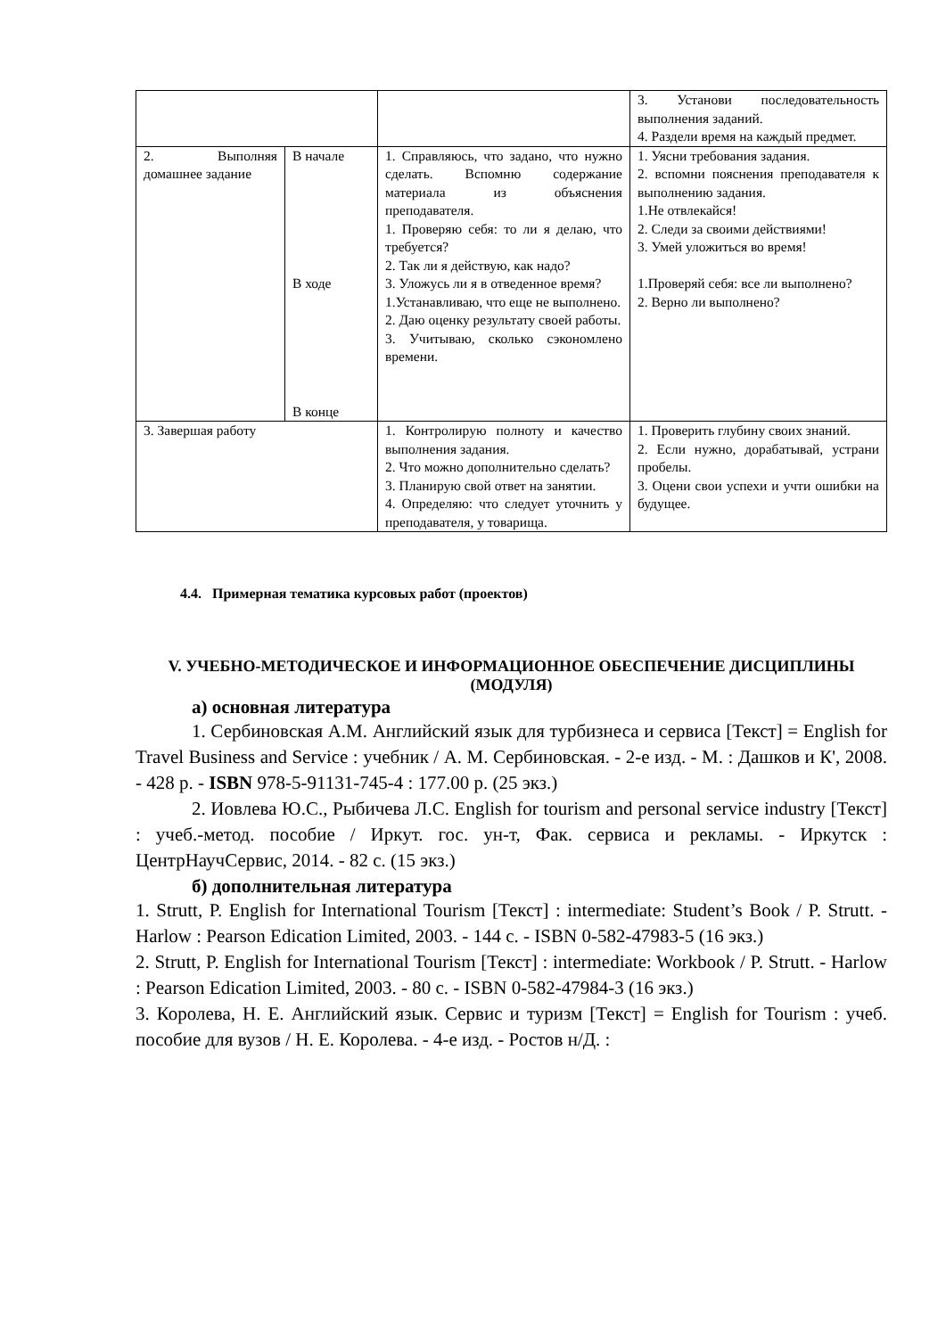| | | | 3. Установи последовательность выполнения заданий. 4. Раздели время на каждый предмет. |
| 2. Выполняя домашнее задание | В начале В ходе В конце | 1. Справляюсь, что задано, что нужно сделать. Вспомню содержание материала из объяснения преподавателя. 1. Проверяю себя: то ли я делаю, что требуется? 2. Так ли я действую, как надо? 3. Уложусь ли я в отведенное время? 1.Устанавливаю, что еще не выполнено. 2. Даю оценку результату своей работы. 3. Учитываю, сколько сэкономлено времени. | 1. Уясни требования задания. 2. вспомни пояснения преподавателя к выполнению задания. 1.Не отвлекайся! 2. Следи за своими действиями! 3. Умей уложиться во время! 1.Проверяй себя: все ли выполнено? 2. Верно ли выполнено? |
| 3. Завершая работу | | 1. Контролирую полноту и качество выполнения задания. 2. Что можно дополнительно сделать? 3. Планирую свой ответ на занятии. 4. Определяю: что следует уточнить у преподавателя, у товарища. | 1. Проверить глубину своих знаний. 2. Если нужно, дорабатывай, устрани пробелы. 3. Оцени свои успехи и учти ошибки на будущее. |
4.4. Примерная тематика курсовых работ (проектов)
V. УЧЕБНО-МЕТОДИЧЕСКОЕ И ИНФОРМАЦИОННОЕ ОБЕСПЕЧЕНИЕ ДИСЦИПЛИНЫ (МОДУЛЯ)
а) основная литература
1. Сербиновская А.М. Английский язык для турбизнеса и сервиса [Текст] = English for Travel Business and Service : учебник / А. М. Сербиновская. - 2-е изд. - М. : Дашков и К', 2008. - 428 р. - ISBN 978-5-91131-745-4 : 177.00 р. (25 экз.)
2. Иовлева Ю.С., Рыбичева Л.С. English for tourism and personal service industry [Текст] : учеб.-метод. пособие / Иркут. гос. ун-т, Фак. сервиса и рекламы. - Иркутск : ЦентрНаучСервис, 2014. - 82 с. (15 экз.)
б) дополнительная литература
1. Strutt, P. English for International Tourism [Текст] : intermediate: Student’s Book / P. Strutt. - Harlow : Pearson Edication Limited, 2003. - 144 с. - ISBN 0-582-47983-5 (16 экз.)
2. Strutt, P. English for International Tourism [Текст] : intermediate: Workbook / P. Strutt. - Harlow : Pearson Edication Limited, 2003. - 80 с. - ISBN 0-582-47984-3 (16 экз.)
3. Королева, Н. Е. Английский язык. Сервис и туризм [Текст] = English for Tourism : учеб. пособие для вузов / Н. Е. Королева. - 4-е изд. - Ростов н/Д. :